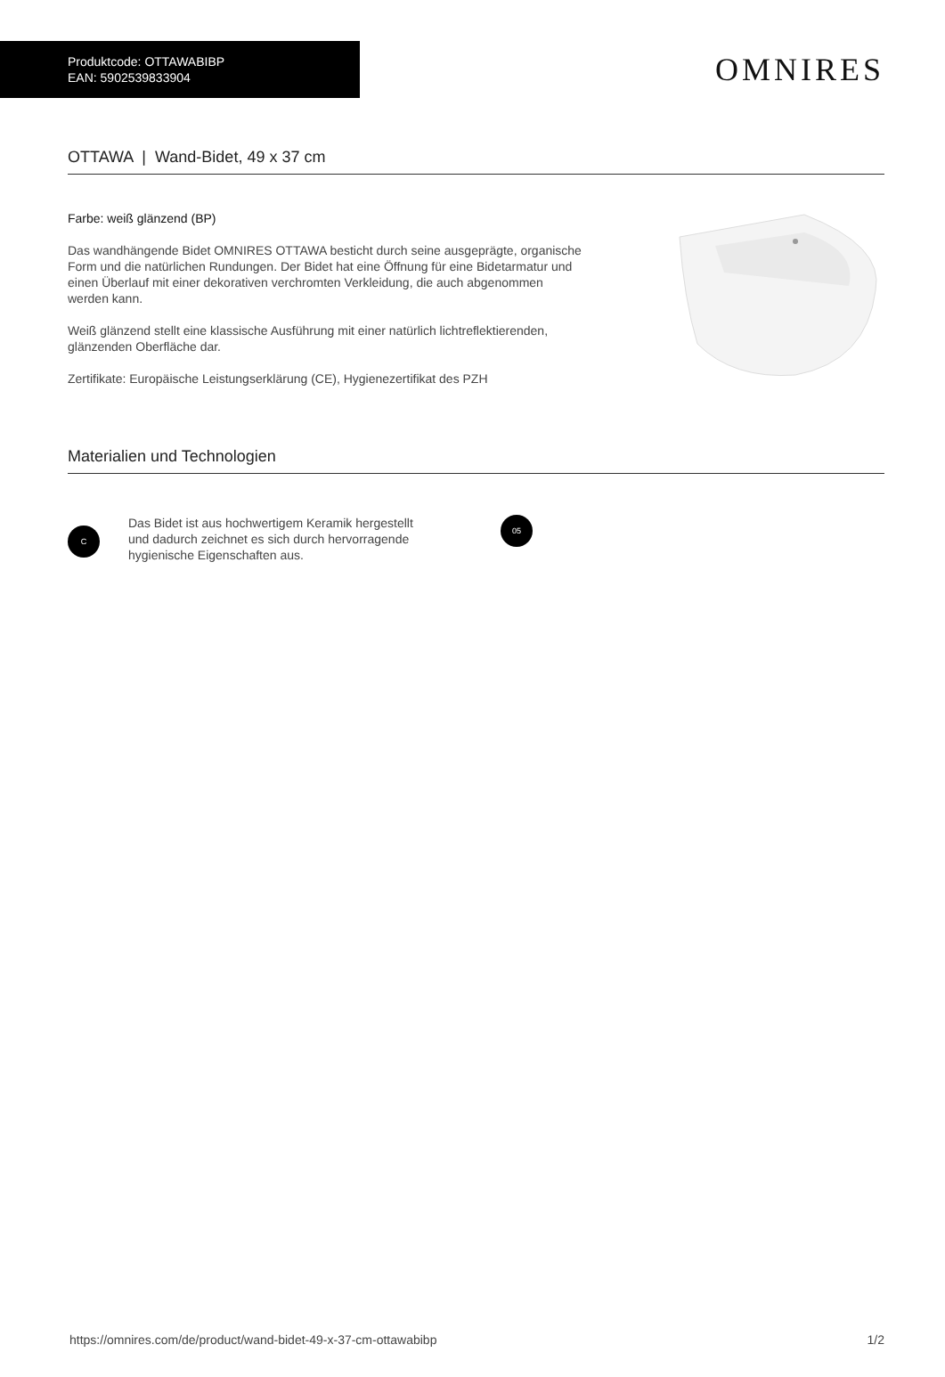Produktcode: OTTAWABIBP
EAN: 5902539833904
OMNIRES
OTTAWA | Wand-Bidet, 49 x 37 cm
Farbe: weiß glänzend (BP)
Das wandhängende Bidet OMNIRES OTTAWA besticht durch seine ausgeprägte, organische Form und die natürlichen Rundungen. Der Bidet hat eine Öffnung für eine Bidetarmatur und einen Überlauf mit einer dekorativen verchromten Verkleidung, die auch abgenommen werden kann.
Weiß glänzend stellt eine klassische Ausführung mit einer natürlich lichtreflektierenden, glänzenden Oberfläche dar.
Zertifikate: Europäische Leistungserklärung (CE), Hygienezertifikat des PZH
Materialien und Technologien
C
Das Bidet ist aus hochwertigem Keramik hergestellt und dadurch zeichnet es sich durch hervorragende hygienische Eigenschaften aus.
05
https://omnires.com/de/product/wand-bidet-49-x-37-cm-ottawabibp 1/2